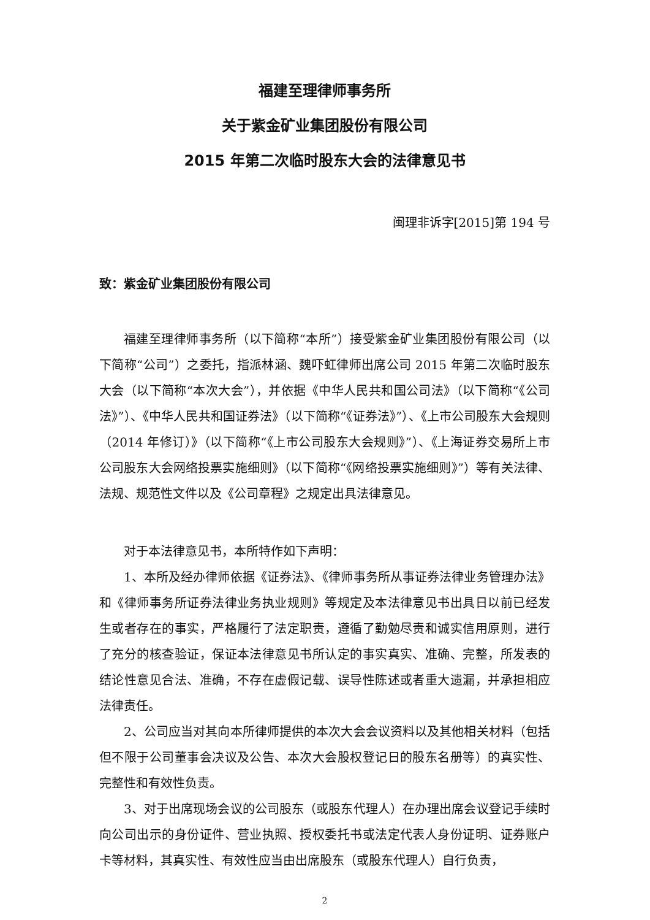福建至理律师事务所
关于紫金矿业集团股份有限公司
2015 年第二次临时股东大会的法律意见书
闽理非诉字[2015]第 194 号
致：紫金矿业集团股份有限公司
福建至理律师事务所（以下简称“本所”）接受紫金矿业集团股份有限公司（以下简称“公司”）之委托，指派林涵、魏吓虹律师出席公司 2015 年第二次临时股东大会（以下简称“本次大会”），并依据《中华人民共和国公司法》（以下简称“《公司法》”）、《中华人民共和国证券法》（以下简称“《证券法》”）、《上市公司股东大会规则（2014 年修订）》（以下简称“《上市公司股东大会规则》”）、《上海证券交易所上市公司股东大会网络投票实施细则》（以下简称“《网络投票实施细则》”）等有关法律、法规、规范性文件以及《公司章程》之规定出具法律意见。
对于本法律意见书，本所特作如下声明：
1、本所及经办律师依据《证券法》、《律师事务所从事证券法律业务管理办法》和《律师事务所证券法律业务执业规则》等规定及本法律意见书出具日以前已经发生或者存在的事实，严格履行了法定职责，遵循了勤勉尽责和诚实信用原则，进行了充分的核查验证，保证本法律意见书所认定的事实真实、准确、完整，所发表的结论性意见合法、准确，不存在虚假记载、误导性陈述或者重大遗漏，并承担相应法律责任。
2、公司应当对其向本所律师提供的本次大会会议资料以及其他相关材料（包括但不限于公司董事会决议及公告、本次大会股权登记日的股东名册等）的真实性、完整性和有效性负责。
3、对于出席现场会议的公司股东（或股东代理人）在办理出席会议登记手续时向公司出示的身份证件、营业执照、授权委托书或法定代表人身份证明、证券账户卡等材料，其真实性、有效性应当由出席股东（或股东代理人）自行负责，
2